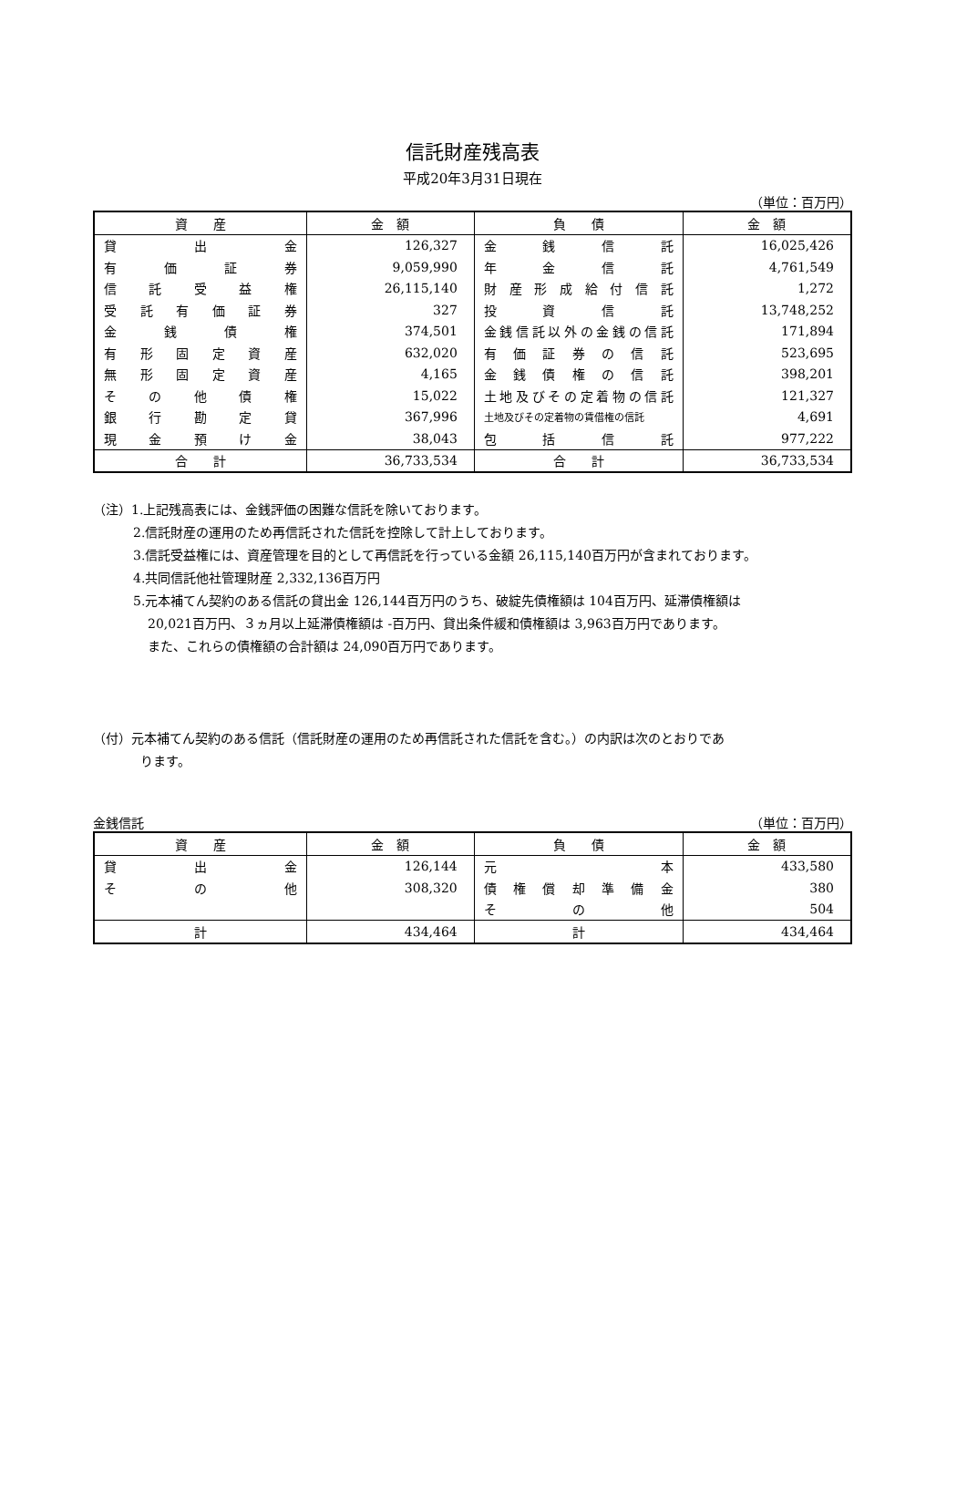信託財産残高表
平成20年3月31日現在
（単位：百万円）
| 資 産 | 金 額 | 負 債 | 金 額 |
| --- | --- | --- | --- |
| 貸 出 金 | 126,327 | 金 銭 信 託 | 16,025,426 |
| 有 価 証 券 | 9,059,990 | 年 金 信 託 | 4,761,549 |
| 信 託 受 益 権 | 26,115,140 | 財 産 形 成 給 付 信 託 | 1,272 |
| 受 託 有 価 証 券 | 327 | 投 資 信 託 | 13,748,252 |
| 金 銭 債 権 | 374,501 | 金銭信託以外の金銭の信託 | 171,894 |
| 有 形 固 定 資 産 | 632,020 | 有 価 証 券 の 信 託 | 523,695 |
| 無 形 固 定 資 産 | 4,165 | 金 銭 債 権 の 信 託 | 398,201 |
| そ の 他 債 権 | 15,022 | 土地及びその定着物の信託 | 121,327 |
| 銀 行 勘 定 貸 | 367,996 | 土地及びその定着物の賃借権の信託 | 4,691 |
| 現 金 預 け 金 | 38,043 | 包 括 信 託 | 977,222 |
| 合 計 | 36,733,534 | 合 計 | 36,733,534 |
（注）1.上記残高表には、金銭評価の困難な信託を除いております。
2.信託財産の運用のため再信託された信託を控除して計上しております。
3.信託受益権には、資産管理を目的として再信託を行っている金額 26,115,140百万円が含まれております。
4.共同信託他社管理財産 2,332,136百万円
5.元本補てん契約のある信託の貸出金 126,144百万円のうち、破綻先債権額は 104百万円、延滞債権額は
20,021百万円、３ヵ月以上延滞債権額は -百万円、貸出条件緩和債権額は 3,963百万円であります。
また、これらの債権額の合計額は 24,090百万円であります。
（付）元本補てん契約のある信託（信託財産の運用のため再信託された信託を含む。）の内訳は次のとおりであ
ります。
金銭信託 （単位：百万円）
| 資 産 | 金 額 | 負 債 | 金 額 |
| --- | --- | --- | --- |
| 貸 出 金 | 126,144 | 元 本 | 433,580 |
| そ の 他 | 308,320 | 債 権 償 却 準 備 金 | 380 |
| | | そ の 他 | 504 |
| 計 | 434,464 | 計 | 434,464 |